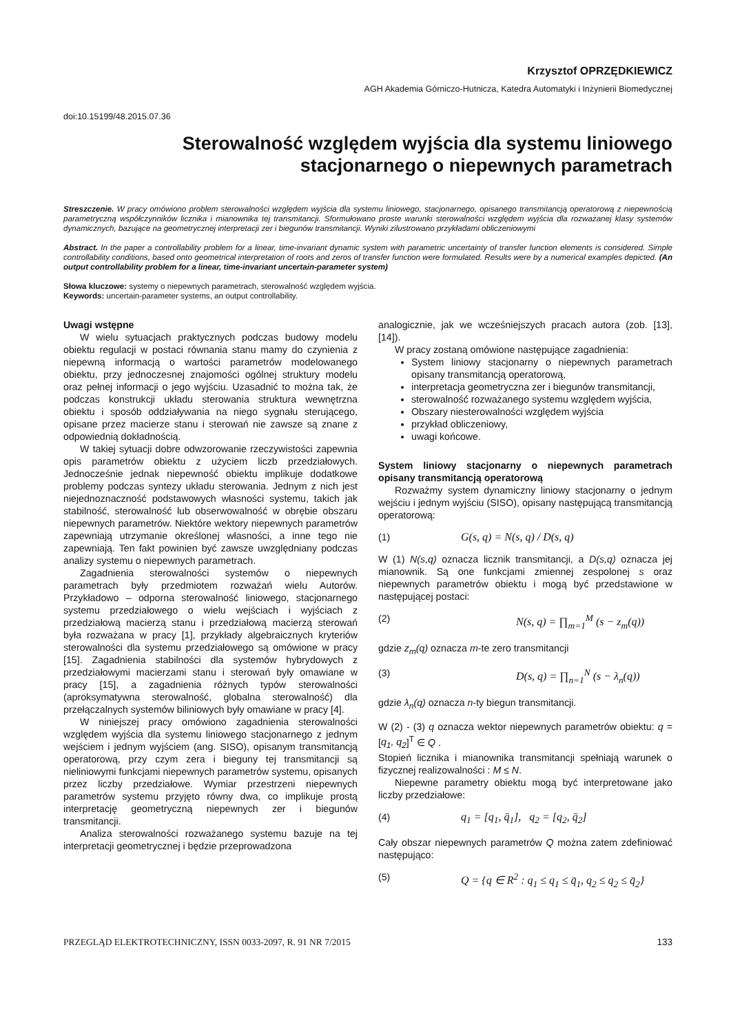Krzysztof OPRZĘDKIEWICZ
AGH Akademia Górniczo-Hutnicza, Katedra Automatyki i Inżynierii Biomedycznej
doi:10.15199/48.2015.07.36
Sterowalność względem wyjścia dla systemu liniowego stacjonarnego o niepewnych parametrach
Streszczenie. W pracy omówiono problem sterowalności względem wyjścia dla systemu liniowego, stacjonarnego, opisanego transmitancją operatorową z niepewnością parametryczną współczynników licznika i mianownika tej transmitancji. Sformułowano proste warunki sterowalności względem wyjścia dla rozważanej klasy systemów dynamicznych, bazujące na geometrycznej interpretacji zer i biegunów transmitancji. Wyniki zilustrowano przykładami obliczeniowymi
Abstract. In the paper a controllability problem for a linear, time-invariant dynamic system with parametric uncertainty of transfer function elements is considered. Simple controllability conditions, based onto geometrical interpretation of roots and zeros of transfer function were formulated. Results were by a numerical examples depicted. (An output controllability problem for a linear, time-invariant uncertain-parameter system)
Słowa kluczowe: systemy o niepewnych parametrach, sterowalność względem wyjścia.
Keywords: uncertain-parameter systems, an output controllability.
Uwagi wstępne
W wielu sytuacjach praktycznych podczas budowy modelu obiektu regulacji w postaci równania stanu mamy do czynienia z niepewną informacją o wartości parametrów modelowanego obiektu, przy jednoczesnej znajomości ogólnej struktury modelu oraz pełnej informacji o jego wyjściu. Uzasadnić to można tak, że podczas konstrukcji układu sterowania struktura wewnętrzna obiektu i sposób oddziaływania na niego sygnału sterującego, opisane przez macierze stanu i sterowań nie zawsze są znane z odpowiednią dokładnością.
W takiej sytuacji dobre odwzorowanie rzeczywistości zapewnia opis parametrów obiektu z użyciem liczb przedziałowych. Jednocześnie jednak niepewność obiektu implikuje dodatkowe problemy podczas syntezy układu sterowania. Jednym z nich jest niejednoznaczność podstawowych własności systemu, takich jak stabilność, sterowalność lub obserwowalność w obrębie obszaru niepewnych parametrów. Niektóre wektory niepewnych parametrów zapewniają utrzymanie określonej własności, a inne tego nie zapewniają. Ten fakt powinien być zawsze uwzględniany podczas analizy systemu o niepewnych parametrach.
Zagadnienia sterowalności systemów o niepewnych parametrach były przedmiotem rozważań wielu Autorów. Przykładowo – odporna sterowalność liniowego, stacjonarnego systemu przedziałowego o wielu wejściach i wyjściach z przedziałową macierzą stanu i przedziałową macierzą sterowań była rozważana w pracy [1], przykłady algebraicznych kryteriów sterowalności dla systemu przedziałowego są omówione w pracy [15]. Zagadnienia stabilności dla systemów hybrydowych z przedziałowymi macierzami stanu i sterowań były omawiane w pracy [15], a zagadnienia różnych typów sterowalności (aproksymatywna sterowalność, globalna sterowalność) dla przełączalnych systemów biliniowych były omawiane w pracy [4].
W niniejszej pracy omówiono zagadnienia sterowalności względem wyjścia dla systemu liniowego stacjonarnego z jednym wejściem i jednym wyjściem (ang. SISO), opisanym transmitancją operatorową, przy czym zera i bieguny tej transmitancji są nieliniowymi funkcjami niepewnych parametrów systemu, opisanych przez liczby przedziałowe. Wymiar przestrzeni niepewnych parametrów systemu przyjęto równy dwa, co implikuje prostą interpretację geometryczną niepewnych zer i biegunów transmitancji.
Analiza sterowalności rozważanego systemu bazuje na tej interpretacji geometrycznej i będzie przeprowadzona
analogicznie, jak we wcześniejszych pracach autora (zob. [13], [14]).
W pracy zostaną omówione następujące zagadnienia:
System liniowy stacjonarny o niepewnych parametrach opisany transmitancją operatorową,
interpretacja geometryczna zer i biegunów transmitancji,
sterowalność rozważanego systemu względem wyjścia,
Obszary niesterowalności względem wyjścia
przykład obliczeniowy,
uwagi końcowe.
System liniowy stacjonarny o niepewnych parametrach opisany transmitancją operatorową
Rozważmy system dynamiczny liniowy stacjonarny o jednym wejściu i jednym wyjściu (SISO), opisany następującą transmitancją operatorową:
(1) G(s, q) = N(s, q) / D(s, q)
W (1) N(s,q) oznacza licznik transmitancji, a D(s,q) oznacza jej mianownik. Są one funkcjami zmiennej zespolonej s oraz niepewnych parametrów obiektu i mogą być przedstawione w następującej postaci:
(2) N(s, q) = ∏<sub>m=1</sub><sup>M</sup> (s − z<sub>m</sub>(q))
gdzie z<sub>m</sub>(q) oznacza m-te zero transmitancji
(3) D(s, q) = ∏<sub>n=1</sub><sup>N</sup> (s − λ<sub>n</sub>(q))
gdzie λ<sub>n</sub>(q) oznacza n-ty biegun transmitancji.
W (2) - (3) q oznacza wektor niepewnych parametrów obiektu: q = [q<sub>1</sub>, q<sub>2</sub>]<sup>T</sup> ∈ Q .
Stopień licznika i mianownika transmitancji spełniają warunek o fizycznej realizowalności : M ≤ N.
Niepewne parametry obiektu mogą być interpretowane jako liczby przedziałowe:
(4) q<sub>1</sub> = [q<sub>1</sub>, q̄<sub>1</sub>], q<sub>2</sub> = [q<sub>2</sub>, q̄<sub>2</sub>]
Cały obszar niepewnych parametrów Q można zatem zdefiniować następująco:
(5) Q = {q ∈ R<sup>2</sup> : q<sub>1</sub> ≤ q<sub>1</sub> ≤ q̄<sub>1</sub>, q<sub>2</sub> ≤ q<sub>2</sub> ≤ q̄<sub>2</sub>}
PRZEGLĄD ELEKTROTECHNICZNY, ISSN 0033-2097, R. 91 NR 7/2015 133